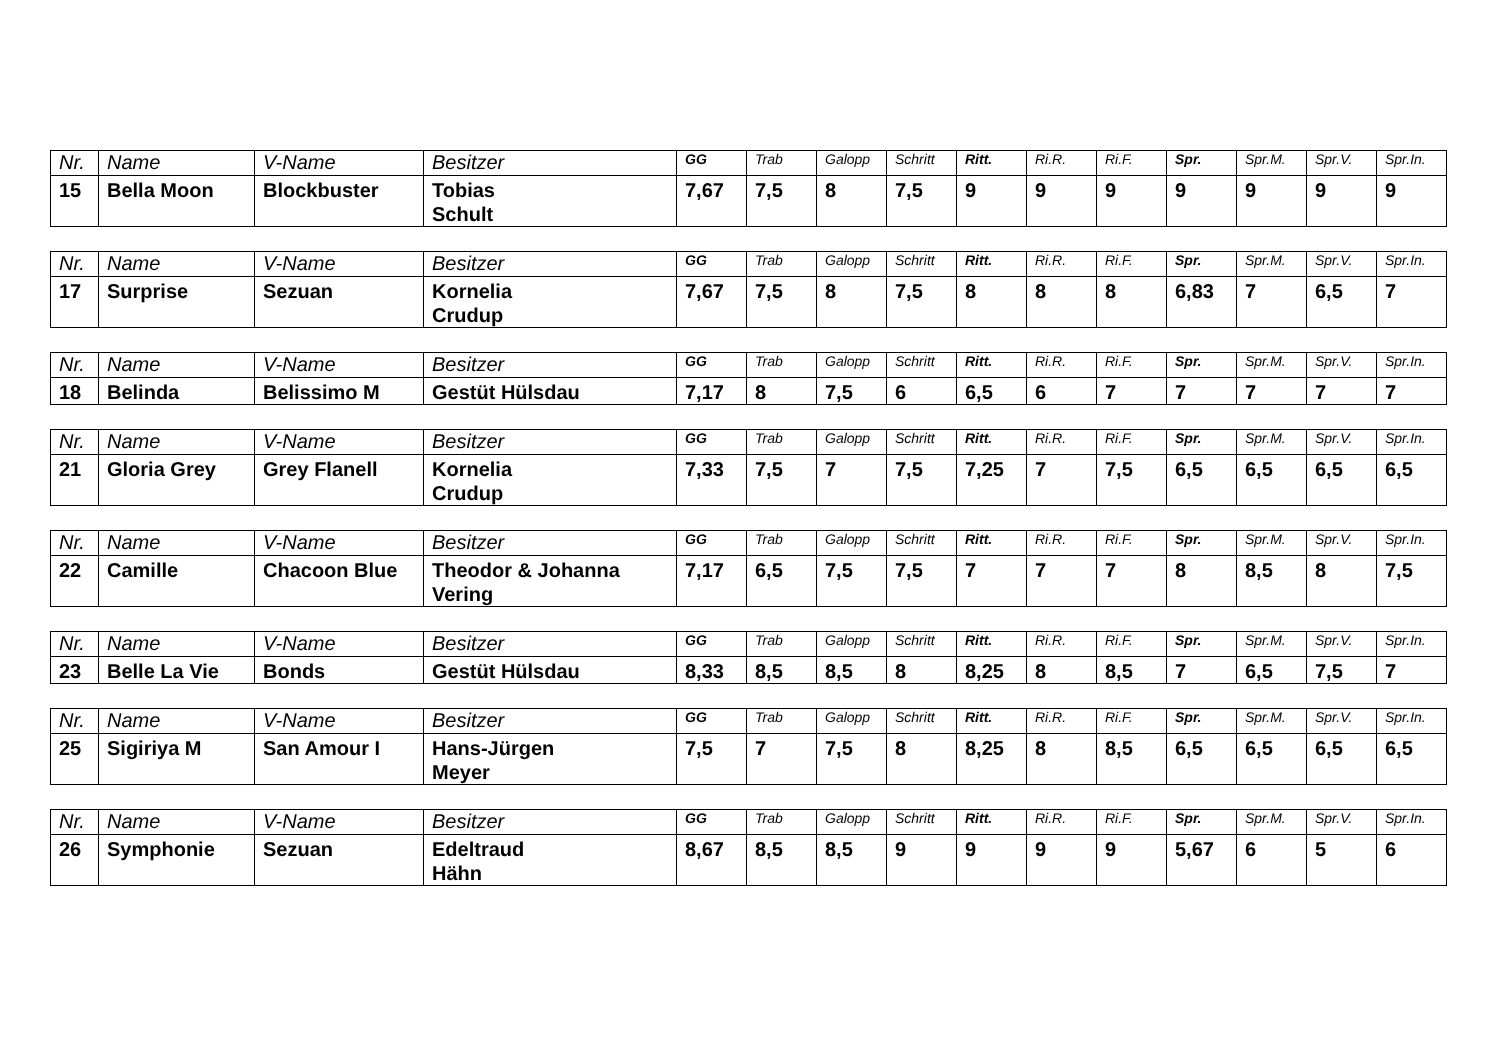| Nr. | Name | V-Name | Besitzer | GG | Trab | Galopp | Schritt | Ritt. | Ri.R. | Ri.F. | Spr. | Spr.M. | Spr.V. | Spr.In. |
| --- | --- | --- | --- | --- | --- | --- | --- | --- | --- | --- | --- | --- | --- | --- |
| 15 | Bella Moon | Blockbuster | Tobias Schult | 7,67 | 7,5 | 8 | 7,5 | 9 | 9 | 9 | 9 | 9 | 9 | 9 |
| Nr. | Name | V-Name | Besitzer | GG | Trab | Galopp | Schritt | Ritt. | Ri.R. | Ri.F. | Spr. | Spr.M. | Spr.V. | Spr.In. |
| --- | --- | --- | --- | --- | --- | --- | --- | --- | --- | --- | --- | --- | --- | --- |
| 17 | Surprise | Sezuan | Kornelia Crudup | 7,67 | 7,5 | 8 | 7,5 | 8 | 8 | 8 | 6,83 | 7 | 6,5 | 7 |
| Nr. | Name | V-Name | Besitzer | GG | Trab | Galopp | Schritt | Ritt. | Ri.R. | Ri.F. | Spr. | Spr.M. | Spr.V. | Spr.In. |
| --- | --- | --- | --- | --- | --- | --- | --- | --- | --- | --- | --- | --- | --- | --- |
| 18 | Belinda | Belissimo M | Gestüt Hülsdau | 7,17 | 8 | 7,5 | 6 | 6,5 | 6 | 7 | 7 | 7 | 7 | 7 |
| Nr. | Name | V-Name | Besitzer | GG | Trab | Galopp | Schritt | Ritt. | Ri.R. | Ri.F. | Spr. | Spr.M. | Spr.V. | Spr.In. |
| --- | --- | --- | --- | --- | --- | --- | --- | --- | --- | --- | --- | --- | --- | --- |
| 21 | Gloria Grey | Grey Flanell | Kornelia Crudup | 7,33 | 7,5 | 7 | 7,5 | 7,25 | 7 | 7,5 | 6,5 | 6,5 | 6,5 | 6,5 |
| Nr. | Name | V-Name | Besitzer | GG | Trab | Galopp | Schritt | Ritt. | Ri.R. | Ri.F. | Spr. | Spr.M. | Spr.V. | Spr.In. |
| --- | --- | --- | --- | --- | --- | --- | --- | --- | --- | --- | --- | --- | --- | --- |
| 22 | Camille | Chacoon Blue | Theodor & Johanna Vering | 7,17 | 6,5 | 7,5 | 7,5 | 7 | 7 | 7 | 8 | 8,5 | 8 | 7,5 |
| Nr. | Name | V-Name | Besitzer | GG | Trab | Galopp | Schritt | Ritt. | Ri.R. | Ri.F. | Spr. | Spr.M. | Spr.V. | Spr.In. |
| --- | --- | --- | --- | --- | --- | --- | --- | --- | --- | --- | --- | --- | --- | --- |
| 23 | Belle La Vie | Bonds | Gestüt Hülsdau | 8,33 | 8,5 | 8,5 | 8 | 8,25 | 8 | 8,5 | 7 | 6,5 | 7,5 | 7 |
| Nr. | Name | V-Name | Besitzer | GG | Trab | Galopp | Schritt | Ritt. | Ri.R. | Ri.F. | Spr. | Spr.M. | Spr.V. | Spr.In. |
| --- | --- | --- | --- | --- | --- | --- | --- | --- | --- | --- | --- | --- | --- | --- |
| 25 | Sigiriya M | San Amour I | Hans-Jürgen Meyer | 7,5 | 7 | 7,5 | 8 | 8,25 | 8 | 8,5 | 6,5 | 6,5 | 6,5 | 6,5 |
| Nr. | Name | V-Name | Besitzer | GG | Trab | Galopp | Schritt | Ritt. | Ri.R. | Ri.F. | Spr. | Spr.M. | Spr.V. | Spr.In. |
| --- | --- | --- | --- | --- | --- | --- | --- | --- | --- | --- | --- | --- | --- | --- |
| 26 | Symphonie | Sezuan | Edeltraud Hähn | 8,67 | 8,5 | 8,5 | 9 | 9 | 9 | 9 | 5,67 | 6 | 5 | 6 |